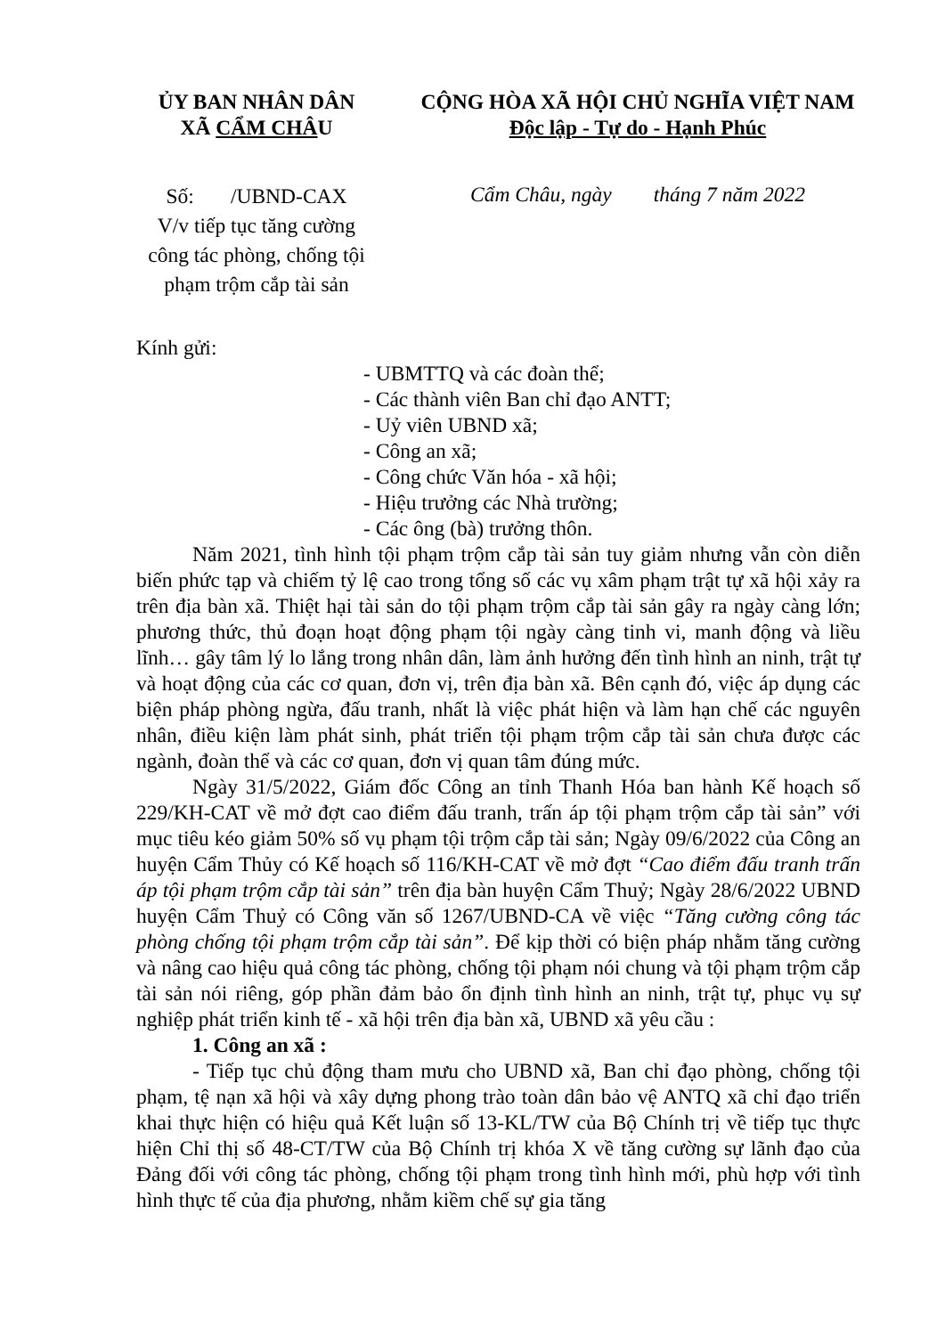ỦY BAN NHÂN DÂN
XÃ CẨM CHÂU
CỘNG HÒA XÃ HỘI CHỦ NGHĨA VIỆT NAM
Độc lập - Tự do - Hạnh Phúc
Số: /UBND-CAX
V/v tiếp tục tăng cường công tác phòng, chống tội phạm trộm cắp tài sản
Cẩm Châu, ngày tháng 7 năm 2022
Kính gửi:
- UBMTTQ và các đoàn thể;
- Các thành viên Ban chỉ đạo ANTT;
- Uỷ viên UBND xã;
- Công an xã;
- Công chức Văn hóa - xã hội;
- Hiệu trưởng các Nhà trường;
- Các ông (bà) trưởng thôn.
Năm 2021, tình hình tội phạm trộm cắp tài sản tuy giảm nhưng vẫn còn diễn biến phức tạp và chiếm tỷ lệ cao trong tổng số các vụ xâm phạm trật tự xã hội xảy ra trên địa bàn xã. Thiệt hại tài sản do tội phạm trộm cắp tài sản gây ra ngày càng lớn; phương thức, thủ đoạn hoạt động phạm tội ngày càng tinh vi, manh động và liều lĩnh… gây tâm lý lo lắng trong nhân dân, làm ảnh hưởng đến tình hình an ninh, trật tự và hoạt động của các cơ quan, đơn vị, trên địa bàn xã. Bên cạnh đó, việc áp dụng các biện pháp phòng ngừa, đấu tranh, nhất là việc phát hiện và làm hạn chế các nguyên nhân, điều kiện làm phát sinh, phát triển tội phạm trộm cắp tài sản chưa được các ngành, đoàn thể và các cơ quan, đơn vị quan tâm đúng mức.
Ngày 31/5/2022, Giám đốc Công an tỉnh Thanh Hóa ban hành Kế hoạch số 229/KH-CAT về mở đợt cao điểm đấu tranh, trấn áp tội phạm trộm cắp tài sản” với mục tiêu kéo giảm 50% số vụ phạm tội trộm cắp tài sản; Ngày 09/6/2022 của Công an huyện Cẩm Thủy có Kế hoạch số 116/KH-CAT về mở đợt “Cao điểm đấu tranh trấn áp tội phạm trộm cắp tài sản” trên địa bàn huyện Cẩm Thuỷ; Ngày 28/6/2022 UBND huyện Cẩm Thuỷ có Công văn số 1267/UBND-CA về việc “Tăng cường công tác phòng chống tội phạm trộm cắp tài sản”. Để kịp thời có biện pháp nhằm tăng cường và nâng cao hiệu quả công tác phòng, chống tội phạm nói chung và tội phạm trộm cắp tài sản nói riêng, góp phần đảm bảo ổn định tình hình an ninh, trật tự, phục vụ sự nghiệp phát triển kinh tế - xã hội trên địa bàn xã, UBND xã yêu cầu :
1. Công an xã :
- Tiếp tục chủ động tham mưu cho UBND xã, Ban chỉ đạo phòng, chống tội phạm, tệ nạn xã hội và xây dựng phong trào toàn dân bảo vệ ANTQ xã chỉ đạo triển khai thực hiện có hiệu quả Kết luận số 13-KL/TW của Bộ Chính trị về tiếp tục thực hiện Chỉ thị số 48-CT/TW của Bộ Chính trị khóa X về tăng cường sự lãnh đạo của Đảng đối với công tác phòng, chống tội phạm trong tình hình mới, phù hợp với tình hình thực tế của địa phương, nhằm kiềm chế sự gia tăng